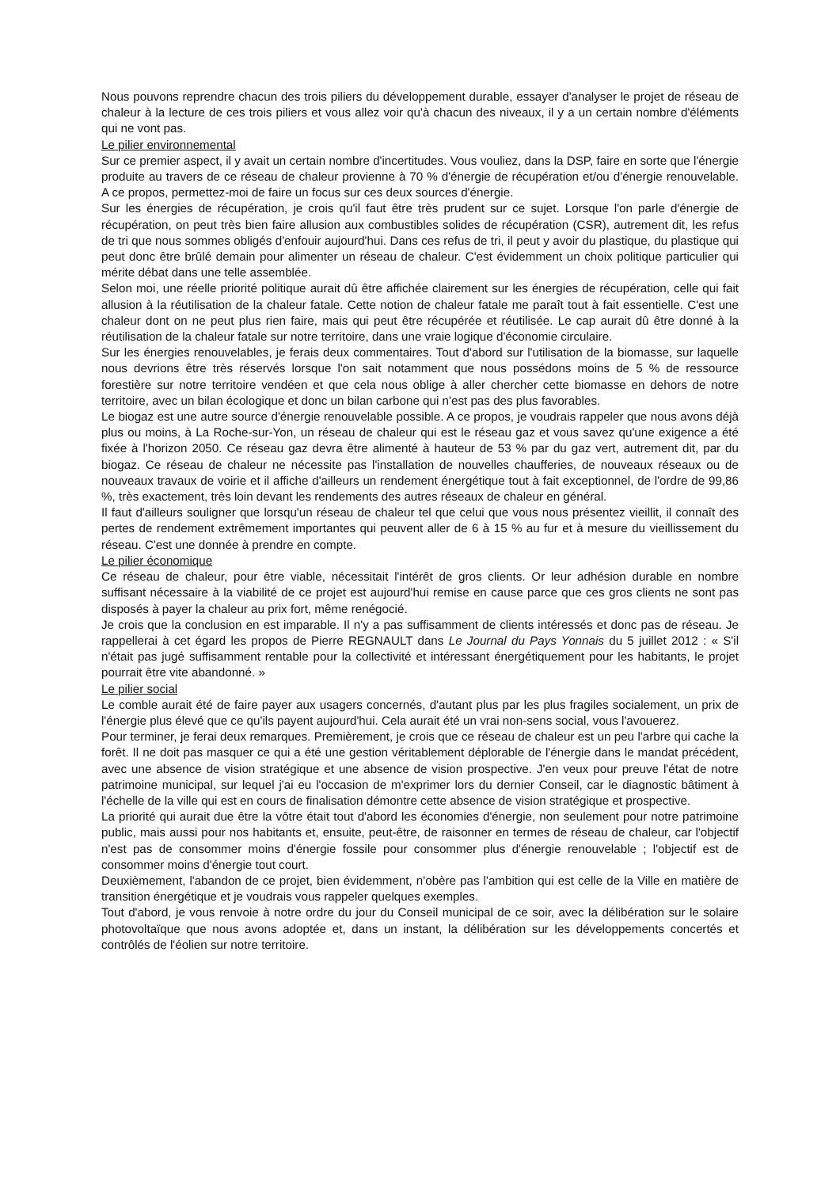Nous pouvons reprendre chacun des trois piliers du développement durable, essayer d'analyser le projet de réseau de chaleur à la lecture de ces trois piliers et vous allez voir qu'à chacun des niveaux, il y a un certain nombre d'éléments qui ne vont pas.
Le pilier environnemental
Sur ce premier aspect, il y avait un certain nombre d'incertitudes. Vous vouliez, dans la DSP, faire en sorte que l'énergie produite au travers de ce réseau de chaleur provienne à 70 % d'énergie de récupération et/ou d'énergie renouvelable. A ce propos, permettez-moi de faire un focus sur ces deux sources d'énergie.
Sur les énergies de récupération, je crois qu'il faut être très prudent sur ce sujet. Lorsque l'on parle d'énergie de récupération, on peut très bien faire allusion aux combustibles solides de récupération (CSR), autrement dit, les refus de tri que nous sommes obligés d'enfouir aujourd'hui. Dans ces refus de tri, il peut y avoir du plastique, du plastique qui peut donc être brûlé demain pour alimenter un réseau de chaleur. C'est évidemment un choix politique particulier qui mérite débat dans une telle assemblée.
Selon moi, une réelle priorité politique aurait dû être affichée clairement sur les énergies de récupération, celle qui fait allusion à la réutilisation de la chaleur fatale. Cette notion de chaleur fatale me paraît tout à fait essentielle. C'est une chaleur dont on ne peut plus rien faire, mais qui peut être récupérée et réutilisée. Le cap aurait dû être donné à la réutilisation de la chaleur fatale sur notre territoire, dans une vraie logique d'économie circulaire.
Sur les énergies renouvelables, je ferais deux commentaires. Tout d'abord sur l'utilisation de la biomasse, sur laquelle nous devrions être très réservés lorsque l'on sait notamment que nous possédons moins de 5 % de ressource forestière sur notre territoire vendéen et que cela nous oblige à aller chercher cette biomasse en dehors de notre territoire, avec un bilan écologique et donc un bilan carbone qui n'est pas des plus favorables.
Le biogaz est une autre source d'énergie renouvelable possible. A ce propos, je voudrais rappeler que nous avons déjà plus ou moins, à La Roche-sur-Yon, un réseau de chaleur qui est le réseau gaz et vous savez qu'une exigence a été fixée à l'horizon 2050. Ce réseau gaz devra être alimenté à hauteur de 53 % par du gaz vert, autrement dit, par du biogaz. Ce réseau de chaleur ne nécessite pas l'installation de nouvelles chaufferies, de nouveaux réseaux ou de nouveaux travaux de voirie et il affiche d'ailleurs un rendement énergétique tout à fait exceptionnel, de l'ordre de 99,86 %, très exactement, très loin devant les rendements des autres réseaux de chaleur en général.
Il faut d'ailleurs souligner que lorsqu'un réseau de chaleur tel que celui que vous nous présentez vieillit, il connaît des pertes de rendement extrêmement importantes qui peuvent aller de 6 à 15 % au fur et à mesure du vieillissement du réseau. C'est une donnée à prendre en compte.
Le pilier économique
Ce réseau de chaleur, pour être viable, nécessitait l'intérêt de gros clients. Or leur adhésion durable en nombre suffisant nécessaire à la viabilité de ce projet est aujourd'hui remise en cause parce que ces gros clients ne sont pas disposés à payer la chaleur au prix fort, même renégocié.
Je crois que la conclusion en est imparable. Il n'y a pas suffisamment de clients intéressés et donc pas de réseau. Je rappellerai à cet égard les propos de Pierre REGNAULT dans Le Journal du Pays Yonnais du 5 juillet 2012 : « S'il n'était pas jugé suffisamment rentable pour la collectivité et intéressant énergétiquement pour les habitants, le projet pourrait être vite abandonné. »
Le pilier social
Le comble aurait été de faire payer aux usagers concernés, d'autant plus par les plus fragiles socialement, un prix de l'énergie plus élevé que ce qu'ils payent aujourd'hui. Cela aurait été un vrai non-sens social, vous l'avouerez.
Pour terminer, je ferai deux remarques. Premièrement, je crois que ce réseau de chaleur est un peu l'arbre qui cache la forêt. Il ne doit pas masquer ce qui a été une gestion véritablement déplorable de l'énergie dans le mandat précédent, avec une absence de vision stratégique et une absence de vision prospective. J'en veux pour preuve l'état de notre patrimoine municipal, sur lequel j'ai eu l'occasion de m'exprimer lors du dernier Conseil, car le diagnostic bâtiment à l'échelle de la ville qui est en cours de finalisation démontre cette absence de vision stratégique et prospective.
La priorité qui aurait due être la vôtre était tout d'abord les économies d'énergie, non seulement pour notre patrimoine public, mais aussi pour nos habitants et, ensuite, peut-être, de raisonner en termes de réseau de chaleur, car l'objectif n'est pas de consommer moins d'énergie fossile pour consommer plus d'énergie renouvelable ; l'objectif est de consommer moins d'énergie tout court.
Deuxièmement, l'abandon de ce projet, bien évidemment, n'obère pas l'ambition qui est celle de la Ville en matière de transition énergétique et je voudrais vous rappeler quelques exemples.
Tout d'abord, je vous renvoie à notre ordre du jour du Conseil municipal de ce soir, avec la délibération sur le solaire photovoltaïque que nous avons adoptée et, dans un instant, la délibération sur les développements concertés et contrôlés de l'éolien sur notre territoire.